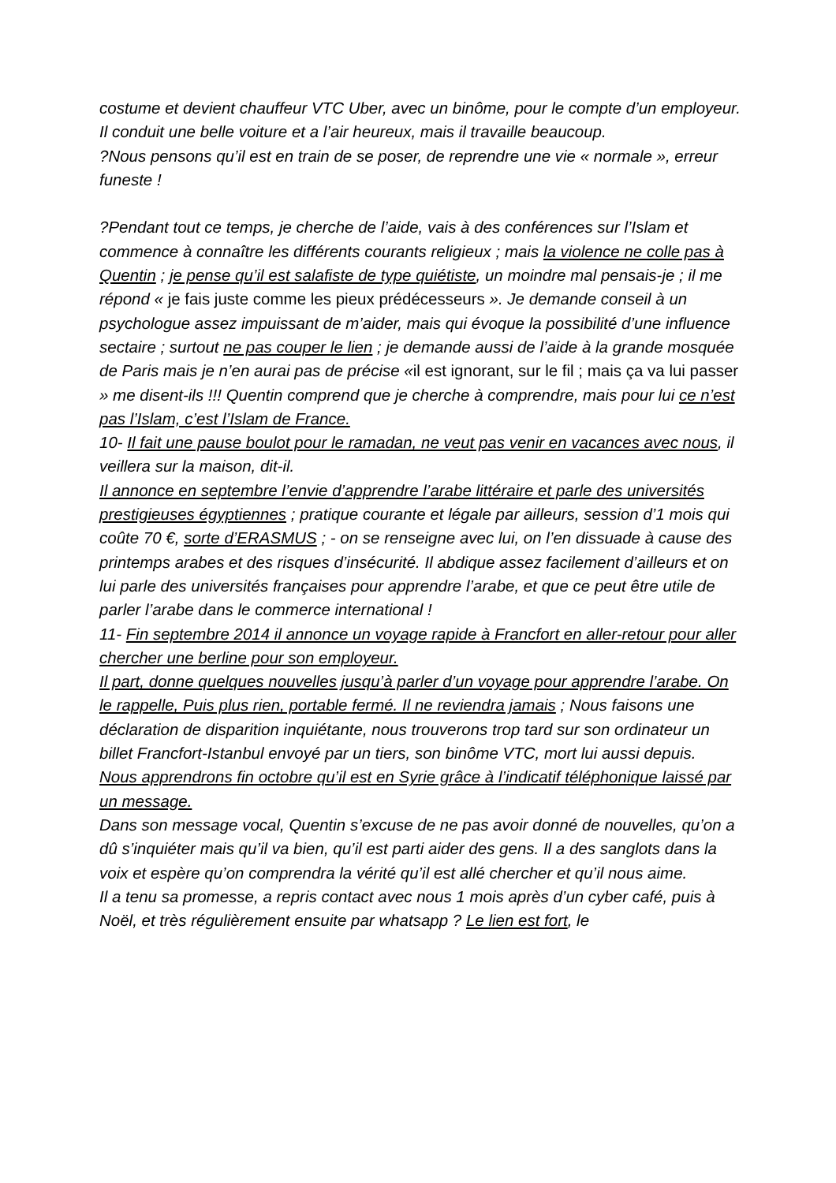costume et devient chauffeur VTC Uber, avec un binôme, pour le compte d’un employeur. Il conduit une belle voiture et a l’air heureux, mais il travaille beaucoup.
?Nous pensons qu’il est en train de se poser, de reprendre une vie « normale », erreur funeste !
?Pendant tout ce temps, je cherche de l’aide, vais à des conférences sur l’Islam et commence à connaître les différents courants religieux ; mais la violence ne colle pas à Quentin ; je pense qu’il est salafiste de type quiétiste, un moindre mal pensais-je ; il me répond « je fais juste comme les pieux prédécesseurs ». Je demande conseil à un psychologue assez impuissant de m’aider, mais qui évoque la possibilité d’une influence sectaire ; surtout ne pas couper le lien ; je demande aussi de l’aide à la grande mosquée de Paris mais je n’en aurai pas de précise «il est ignorant, sur le fil ; mais ça va lui passer » me disent-ils !!! Quentin comprend que je cherche à comprendre, mais pour lui ce n’est pas l’Islam, c’est l’Islam de France.
10- Il fait une pause boulot pour le ramadan, ne veut pas venir en vacances avec nous, il veillera sur la maison, dit-il.
Il annonce en septembre l’envie d’apprendre l’arabe littéraire et parle des universités prestigieuses égyptiennes ; pratique courante et légale par ailleurs, session d’1 mois qui coûte 70 €, sorte d’ERASMUS ; - on se renseigne avec lui, on l’en dissuade à cause des printemps arabes et des risques d’insécurité. Il abdique assez facilement d’ailleurs et on lui parle des universités françaises pour apprendre l’arabe, et que ce peut être utile de parler l’arabe dans le commerce international !
11- Fin septembre 2014 il annonce un voyage rapide à Francfort en aller-retour pour aller chercher une berline pour son employeur.
Il part, donne quelques nouvelles jusqu’à parler d’un voyage pour apprendre l’arabe. On le rappelle, Puis plus rien, portable fermé. Il ne reviendra jamais ; Nous faisons une déclaration de disparition inquiétante, nous trouverons trop tard sur son ordinateur un billet Francfort-Istanbul envoyé par un tiers, son binôme VTC, mort lui aussi depuis.
Nous apprendrons fin octobre qu’il est en Syrie grâce à l’indicatif téléphonique laissé par un message.
Dans son message vocal, Quentin s’excuse de ne pas avoir donné de nouvelles, qu’on a dû s’inquiéter mais qu’il va bien, qu’il est parti aider des gens. Il a des sanglots dans la voix et espère qu’on comprendra la vérité qu’il est allé chercher et qu’il nous aime.
Il a tenu sa promesse, a repris contact avec nous 1 mois après d’un cyber café, puis à Noël, et très régulièrement ensuite par whatsapp ? Le lien est fort, le